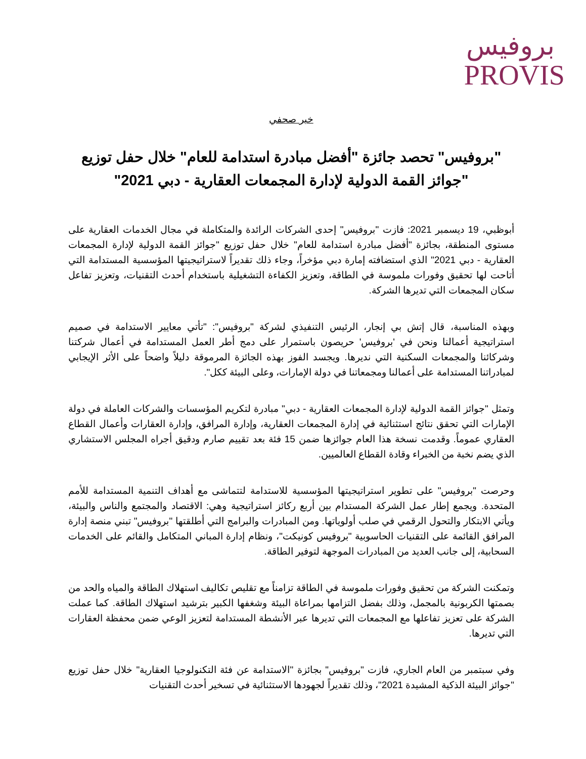بروفيس
PROVIS
خبر صحفي
"بروفيس" تحصد جائزة "أفضل مبادرة استدامة للعام" خلال حفل توزيع "جوائز القمة الدولية لإدارة المجمعات العقارية - دبي 2021"
أبوظبي، 19 ديسمبر 2021: فازت "بروفيس" إحدى الشركات الرائدة والمتكاملة في مجال الخدمات العقارية على مستوى المنطقة، بجائزة "أفضل مبادرة استدامة للعام" خلال حفل توزيع "جوائز القمة الدولية لإدارة المجمعات العقارية - دبي 2021" الذي استضافته إمارة دبي مؤخراً، وجاء ذلك تقديراً لاستراتيجيتها المؤسسية المستدامة التي أتاحت لها تحقيق وفورات ملموسة في الطاقة، وتعزيز الكفاءة التشغيلية باستخدام أحدث التقنيات، وتعزيز تفاعل سكان المجمعات التي تديرها الشركة.
وبهذه المناسبة، قال إتش بي إنجار، الرئيس التنفيذي لشركة "بروفيس": "تأتي معايير الاستدامة في صميم استراتيجية أعمالنا ونحن في 'بروفيس' حريصون باستمرار على دمج أطر العمل المستدامة في أعمال شركتنا وشركائنا والمجمعات السكنية التي نديرها. ويجسد الفوز بهذه الجائزة المرموقة دليلاً واضحاً على الأثر الإيجابي لمبادراتنا المستدامة على أعمالنا ومجمعاتنا في دولة الإمارات، وعلى البيئة ككل".
وتمثل "جوائز القمة الدولية لإدارة المجمعات العقارية - دبي" مبادرة لتكريم المؤسسات والشركات العاملة في دولة الإمارات التي تحقق نتائج استثنائية في إدارة المجمعات العقارية، وإدارة المرافق، وإدارة العقارات وأعمال القطاع العقاري عموماً. وقدمت نسخة هذا العام جوائزها ضمن 15 فئة بعد تقييم صارم ودقيق أجراه المجلس الاستشاري الذي يضم نخبة من الخبراء وقادة القطاع العالميين.
وحرصت "بروفيس" على تطوير استراتيجيتها المؤسسية للاستدامة لتتماشى مع أهداف التنمية المستدامة للأمم المتحدة. ويجمع إطار عمل الشركة المستدام بين أربع ركائز استراتيجية وهي: الاقتصاد والمجتمع والناس والبيئة، ويأتي الابتكار والتحول الرقمي في صلب أولوياتها. ومن المبادرات والبرامج التي أطلقتها "بروفيس" تبني منصة إدارة المرافق القائمة على التقنيات الحاسوبية "بروفيس كونيكت"، ونظام إدارة المباني المتكامل والقائم على الخدمات السحابية، إلى جانب العديد من المبادرات الموجهة لتوفير الطاقة.
وتمكنت الشركة من تحقيق وفورات ملموسة في الطاقة تزامناً مع تقليص تكاليف استهلاك الطاقة والمياه والحد من بصمتها الكربونية بالمجمل، وذلك بفضل التزامها بمراعاة البيئة وشغفها الكبير بترشيد استهلاك الطاقة. كما عملت الشركة على تعزيز تفاعلها مع المجمعات التي تديرها عبر الأنشطة المستدامة لتعزيز الوعي ضمن محفظة العقارات التي تديرها.
وفي سبتمبر من العام الجاري، فازت "بروفيس" بجائزة "الاستدامة عن فئة التكنولوجيا العقارية" خلال حفل توزيع "جوائز البيئة الذكية المشيدة 2021"، وذلك تقديراً لجهودها الاستثنائية في تسخير أحدث التقنيات